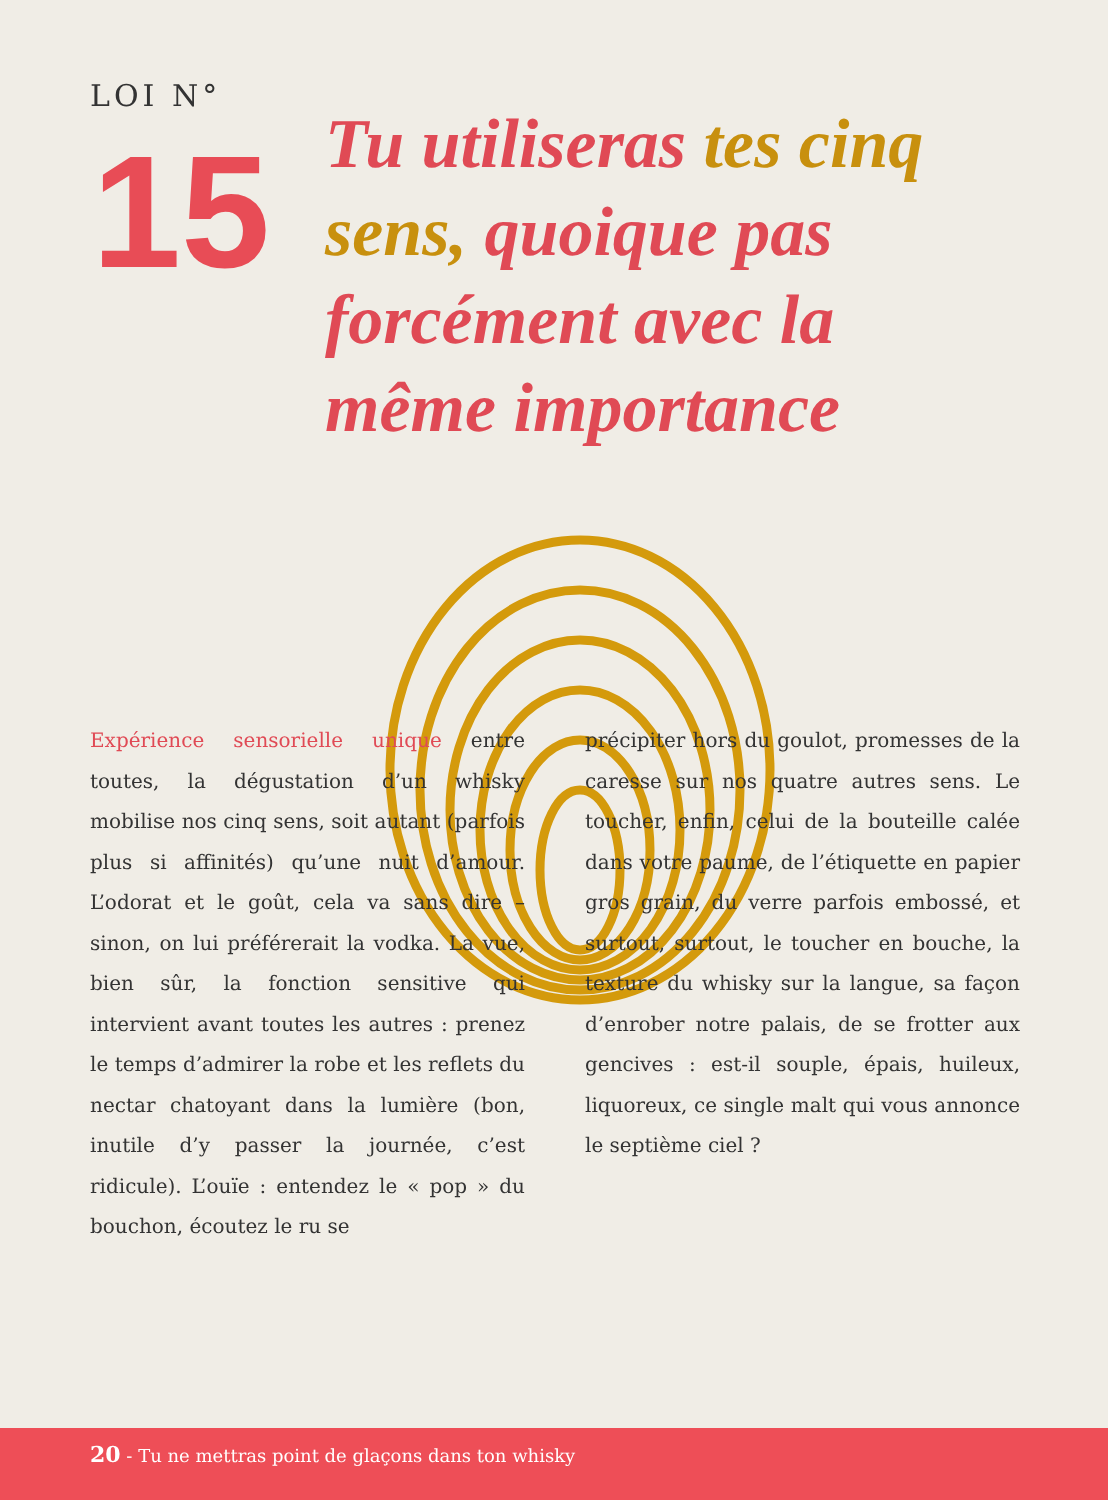LOI N°
15
Tu utiliseras tes cinq sens, quoique pas forcément avec la même importance
Expérience sensorielle unique entre toutes, la dégustation d’un whisky mobilise nos cinq sens, soit autant (parfois plus si affinités) qu’une nuit d’amour. L’odorat et le goût, cela va sans dire – sinon, on lui préférerait la vodka. La vue, bien sûr, la fonction sensitive qui intervient avant toutes les autres : prenez le temps d’admirer la robe et les reflets du nectar chatoyant dans la lumière (bon, inutile d’y passer la journée, c’est ridicule). L’ouïe : entendez le « pop » du bouchon, écoutez le ru se
précipiter hors du goulot, promesses de la caresse sur nos quatre autres sens. Le toucher, enfin, celui de la bouteille calée dans votre paume, de l’étiquette en papier gros grain, du verre parfois embossé, et surtout, surtout, le toucher en bouche, la texture du whisky sur la langue, sa façon d’enrober notre palais, de se frotter aux gencives : est-il souple, épais, huileux, liquoreux, ce single malt qui vous annonce le septième ciel ?
20 - Tu ne mettras point de glaçons dans ton whisky